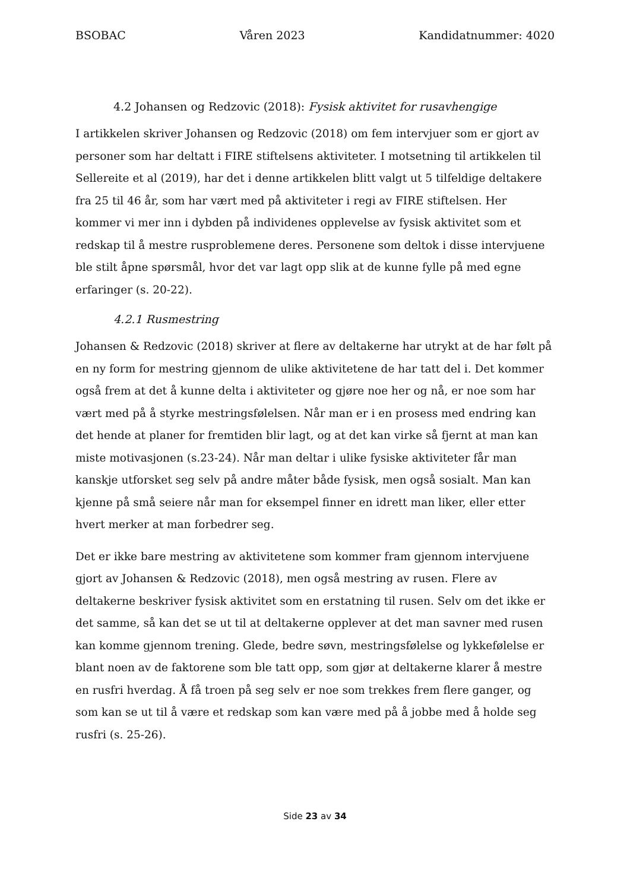BSOBAC Våren 2023 Kandidatnummer: 4020
4.2 Johansen og Redzovic (2018): Fysisk aktivitet for rusavhengige
I artikkelen skriver Johansen og Redzovic (2018) om fem intervjuer som er gjort av personer som har deltatt i FIRE stiftelsens aktiviteter. I motsetning til artikkelen til Sellereite et al (2019), har det i denne artikkelen blitt valgt ut 5 tilfeldige deltakere fra 25 til 46 år, som har vært med på aktiviteter i regi av FIRE stiftelsen. Her kommer vi mer inn i dybden på individenes opplevelse av fysisk aktivitet som et redskap til å mestre rusproblemene deres. Personene som deltok i disse intervjuene ble stilt åpne spørsmål, hvor det var lagt opp slik at de kunne fylle på med egne erfaringer (s. 20-22).
4.2.1 Rusmestring
Johansen & Redzovic (2018) skriver at flere av deltakerne har utrykt at de har følt på en ny form for mestring gjennom de ulike aktivitetene de har tatt del i. Det kommer også frem at det å kunne delta i aktiviteter og gjøre noe her og nå, er noe som har vært med på å styrke mestringsfølelsen. Når man er i en prosess med endring kan det hende at planer for fremtiden blir lagt, og at det kan virke så fjernt at man kan miste motivasjonen (s.23-24). Når man deltar i ulike fysiske aktiviteter får man kanskje utforsket seg selv på andre måter både fysisk, men også sosialt. Man kan kjenne på små seiere når man for eksempel finner en idrett man liker, eller etter hvert merker at man forbedrer seg.
Det er ikke bare mestring av aktivitetene som kommer fram gjennom intervjuene gjort av Johansen & Redzovic (2018), men også mestring av rusen. Flere av deltakerne beskriver fysisk aktivitet som en erstatning til rusen. Selv om det ikke er det samme, så kan det se ut til at deltakerne opplever at det man savner med rusen kan komme gjennom trening. Glede, bedre søvn, mestringsfølelse og lykkefølelse er blant noen av de faktorene som ble tatt opp, som gjør at deltakerne klarer å mestre en rusfri hverdag. Å få troen på seg selv er noe som trekkes frem flere ganger, og som kan se ut til å være et redskap som kan være med på å jobbe med å holde seg rusfri (s. 25-26).
Side 23 av 34